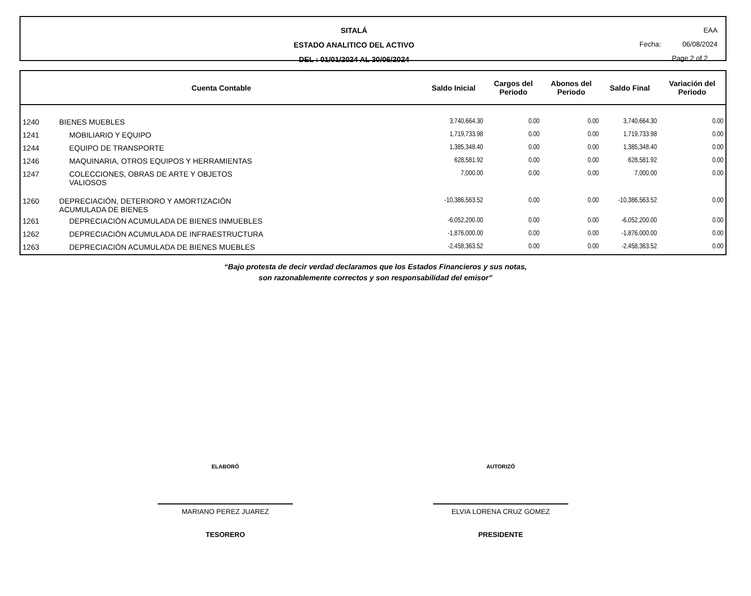SITALÁ
ESTADO ANALITICO DEL ACTIVO
DEL : 01/01/2024 AL 30/06/2024
EAA
Fecha: 06/08/2024
Page 2 of 2
| Cuenta Contable | | Saldo Inicial | Cargos del Periodo | Abonos del Periodo | Saldo Final | Variación del Periodo |
| --- | --- | --- | --- | --- | --- | --- |
| 1240 | BIENES MUEBLES | 3,740,664.30 | 0.00 | 0.00 | 3,740,664.30 | 0.00 |
| 1241 | MOBILIARIO Y EQUIPO | 1,719,733.98 | 0.00 | 0.00 | 1,719,733.98 | 0.00 |
| 1244 | EQUIPO DE TRANSPORTE | 1,385,348.40 | 0.00 | 0.00 | 1,385,348.40 | 0.00 |
| 1246 | MAQUINARIA, OTROS EQUIPOS Y HERRAMIENTAS | 628,581.92 | 0.00 | 0.00 | 628,581.92 | 0.00 |
| 1247 | COLECCIONES, OBRAS DE ARTE Y OBJETOS VALIOSOS | 7,000.00 | 0.00 | 0.00 | 7,000.00 | 0.00 |
| 1260 | DEPRECIACIÓN, DETERIORO Y AMORTIZACIÓN ACUMULADA DE BIENES | -10,386,563.52 | 0.00 | 0.00 | -10,386,563.52 | 0.00 |
| 1261 | DEPRECIACIÓN ACUMULADA DE BIENES INMUEBLES | -6,052,200.00 | 0.00 | 0.00 | -6,052,200.00 | 0.00 |
| 1262 | DEPRECIACIÓN ACUMULADA DE INFRAESTRUCTURA | -1,876,000.00 | 0.00 | 0.00 | -1,876,000.00 | 0.00 |
| 1263 | DEPRECIACIÓN ACUMULADA DE BIENES MUEBLES | -2,458,363.52 | 0.00 | 0.00 | -2,458,363.52 | 0.00 |
“Bajo protesta de decir verdad declaramos que los Estados Financieros y sus notas,
son razonablemente correctos y son responsabilidad del emisor”
ELABORÓ
MARIANO PEREZ JUAREZ
TESORERO
AUTORIZÓ
ELVIA LORENA CRUZ GOMEZ
PRESIDENTE